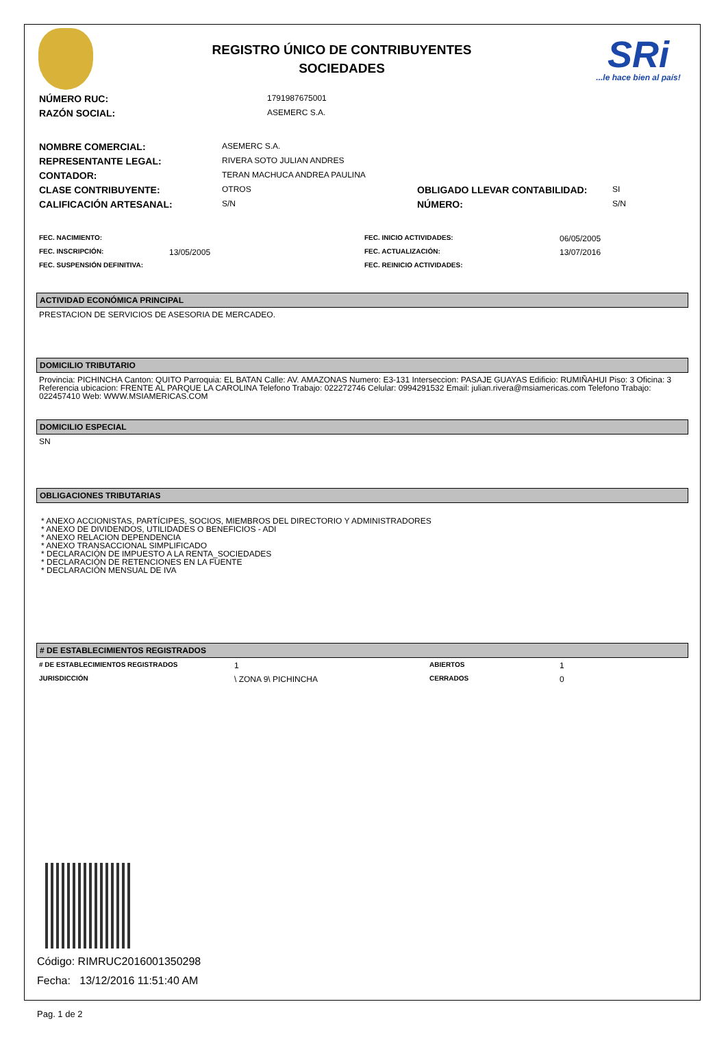REGISTRO ÚNICO DE CONTRIBUYENTES
SOCIEDADES
SRi...le hace bien al país!
| NÚMERO RUC: | 1791987675001 |
| RAZÓN SOCIAL: | ASEMERC S.A. |
| NOMBRE COMERCIAL: | ASEMERC S.A. | | |
| REPRESENTANTE LEGAL: | RIVERA SOTO JULIAN ANDRES | | |
| CONTADOR: | TERAN MACHUCA ANDREA PAULINA | | |
| CLASE CONTRIBUYENTE: | OTROS | OBLIGADO LLEVAR CONTABILIDAD: | SI |
| CALIFICACIÓN ARTESANAL: | S/N | NÚMERO: | S/N |
| FEC. NACIMIENTO: | | FEC. INICIO ACTIVIDADES: | 06/05/2005 |
| FEC. INSCRIPCIÓN: | 13/05/2005 | FEC. ACTUALIZACIÓN: | 13/07/2016 |
| FEC. SUSPENSIÓN DEFINITIVA: | | FEC. REINICIO ACTIVIDADES: | |
ACTIVIDAD ECONÓMICA PRINCIPAL
PRESTACION DE SERVICIOS DE ASESORIA DE MERCADEO.
DOMICILIO TRIBUTARIO
Provincia: PICHINCHA Canton: QUITO Parroquia: EL BATAN Calle: AV. AMAZONAS Numero: E3-131 Interseccion: PASAJE GUAYAS Edificio: RUMIÑAHUI Piso: 3 Oficina: 3 Referencia ubicacion: FRENTE AL PARQUE LA CAROLINA Telefono Trabajo: 022272746 Celular: 0994291532 Email: julian.rivera@msiamericas.com Telefono Trabajo: 022457410 Web: WWW.MSIAMERICAS.COM
DOMICILIO ESPECIAL
SN
OBLIGACIONES TRIBUTARIAS
* ANEXO ACCIONISTAS, PARTÍCIPES, SOCIOS, MIEMBROS DEL DIRECTORIO Y ADMINISTRADORES
* ANEXO DE DIVIDENDOS, UTILIDADES O BENEFICIOS - ADI
* ANEXO RELACION DEPENDENCIA
* ANEXO TRANSACCIONAL SIMPLIFICADO
* DECLARACIÓN DE IMPUESTO A LA RENTA_SOCIEDADES
* DECLARACIÓN DE RETENCIONES EN LA FUENTE
* DECLARACIÓN MENSUAL DE IVA
# DE ESTABLECIMIENTOS REGISTRADOS
| # DE ESTABLECIMIENTOS REGISTRADOS | 1 | ABIERTOS | 1 |
| JURISDICCIÓN | \ ZONA 9\ PICHINCHA | CERRADOS | 0 |
Código: RIMRUC2016001350298
Fecha: 13/12/2016 11:51:40 AM
Pag. 1 de 2